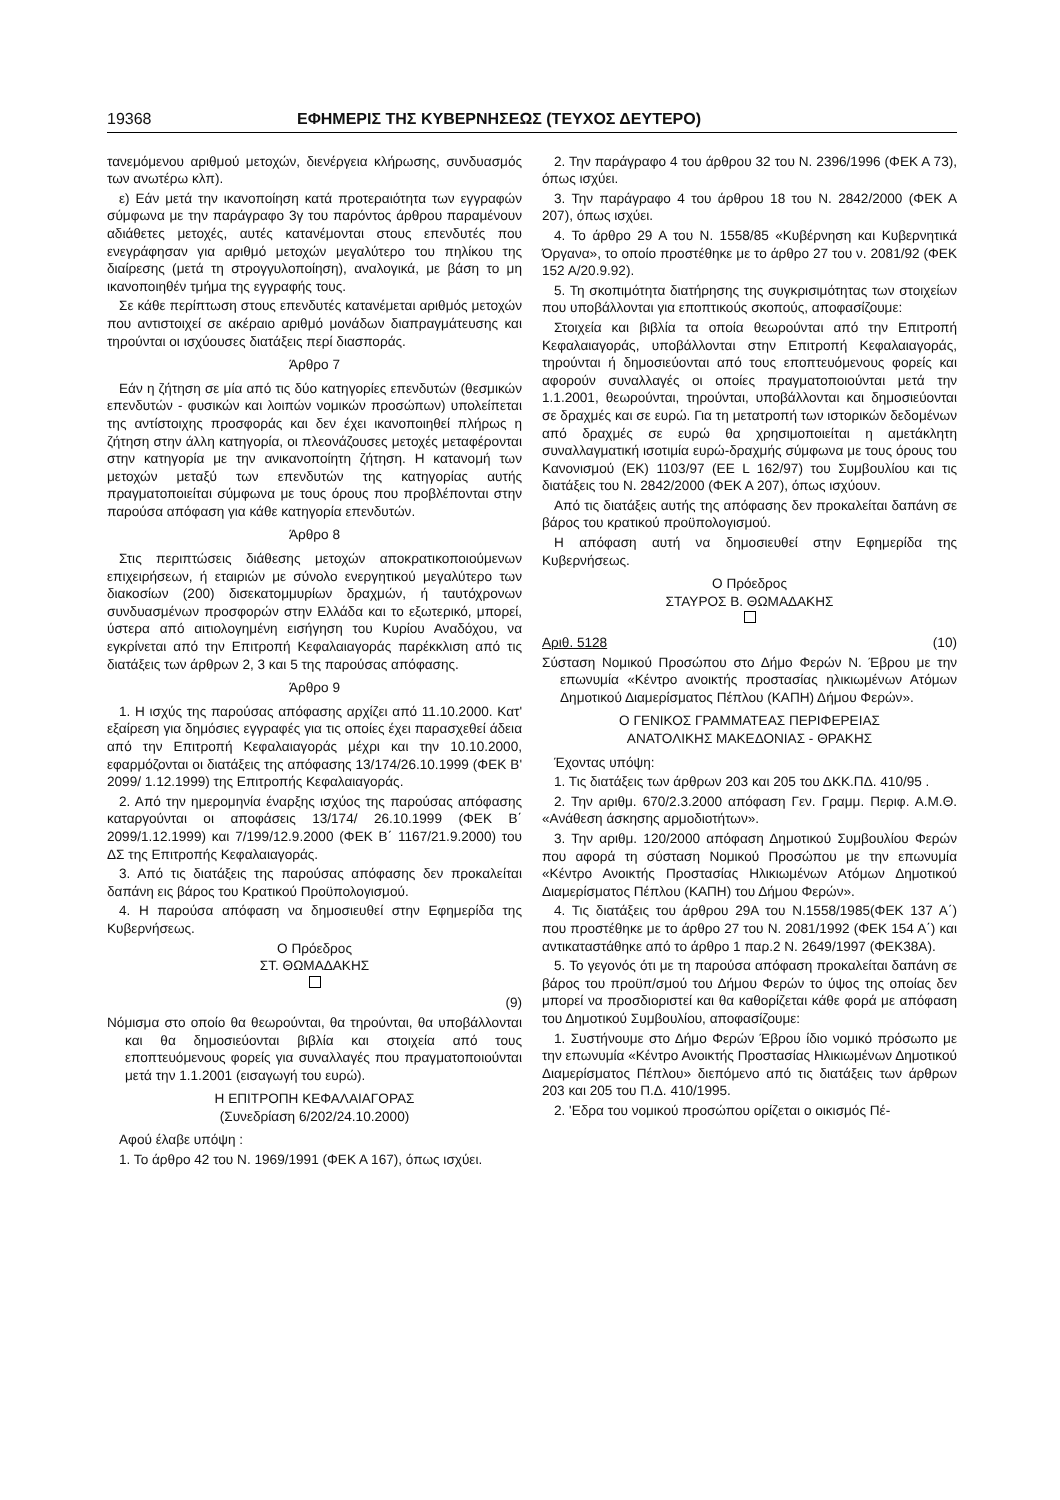19368 ΕΦΗΜΕΡΙΣ ΤΗΣ ΚΥΒΕΡΝΗΣΕΩΣ (ΤΕΥΧΟΣ ΔΕΥΤΕΡΟ)
τανεμόμενου αριθμού μετοχών, διενέργεια κλήρωσης, συνδυασμός των ανωτέρω κλπ).
ε) Εάν μετά την ικανοποίηση κατά προτεραιότητα των εγγραφών σύμφωνα με την παράγραφο 3γ του παρόντος άρθρου παραμένουν αδιάθετες μετοχές, αυτές κατανέμονται στους επενδυτές που ενεγράφησαν για αριθμό μετοχών μεγαλύτερο του πηλίκου της διαίρεσης (μετά τη στρογγυλοποίηση), αναλογικά, με βάση το μη ικανοποιηθέν τμήμα της εγγραφής τους.
Σε κάθε περίπτωση στους επενδυτές κατανέμεται αριθμός μετοχών που αντιστοιχεί σε ακέραιο αριθμό μονάδων διαπραγμάτευσης και τηρούνται οι ισχύουσες διατάξεις περί διασποράς.
Άρθρο 7
Εάν η ζήτηση σε μία από τις δύο κατηγορίες επενδυτών (θεσμικών επενδυτών - φυσικών και λοιπών νομικών προσώπων) υπολείπεται της αντίστοιχης προσφοράς και δεν έχει ικανοποιηθεί πλήρως η ζήτηση στην άλλη κατηγορία, οι πλεονάζουσες μετοχές μεταφέρονται στην κατηγορία με την ανικανοποίητη ζήτηση. Η κατανομή των μετοχών μεταξύ των επενδυτών της κατηγορίας αυτής πραγματοποιείται σύμφωνα με τους όρους που προβλέπονται στην παρούσα απόφαση για κάθε κατηγορία επενδυτών.
Άρθρο 8
Στις περιπτώσεις διάθεσης μετοχών αποκρατικοποιούμενων επιχειρήσεων, ή εταιριών με σύνολο ενεργητικού μεγαλύτερο των διακοσίων (200) δισεκατομμυρίων δραχμών, ή ταυτόχρονων συνδυασμένων προσφορών στην Ελλάδα και το εξωτερικό, μπορεί, ύστερα από αιτιολογημένη εισήγηση του Κυρίου Αναδόχου, να εγκρίνεται από την Επιτροπή Κεφαλαιαγοράς παρέκκλιση από τις διατάξεις των άρθρων 2, 3 και 5 της παρούσας απόφασης.
Άρθρο 9
1. Η ισχύς της παρούσας απόφασης αρχίζει από 11.10.2000. Κατ' εξαίρεση για δημόσιες εγγραφές για τις οποίες έχει παρασχεθεί άδεια από την Επιτροπή Κεφαλαιαγοράς μέχρι και την 10.10.2000, εφαρμόζονται οι διατάξεις της απόφασης 13/174/26.10.1999 (ΦΕΚ Β' 2099/ 1.12.1999) της Επιτροπής Κεφαλαιαγοράς.
2. Από την ημερομηνία έναρξης ισχύος της παρούσας απόφασης καταργούνται οι αποφάσεις 13/174/ 26.10.1999 (ΦΕΚ Β΄ 2099/1.12.1999) και 7/199/12.9.2000 (ΦΕΚ Β΄ 1167/21.9.2000) του ΔΣ της Επιτροπής Κεφαλαιαγοράς.
3. Από τις διατάξεις της παρούσας απόφασης δεν προκαλείται δαπάνη εις βάρος του Κρατικού Προϋπολογισμού.
4. Η παρούσα απόφαση να δημοσιευθεί στην Εφημερίδα της Κυβερνήσεως.
Ο Πρόεδρος
ΣΤ. ΘΩΜΑΔΑΚΗΣ
(9)
Νόμισμα στο οποίο θα θεωρούνται, θα τηρούνται, θα υποβάλλονται και θα δημοσιεύονται βιβλία και στοιχεία από τους εποπτευόμενους φορείς για συναλλαγές που πραγματοποιούνται μετά την 1.1.2001 (εισαγωγή του ευρώ).
Η ΕΠΙΤΡΟΠΗ ΚΕΦΑΛΑΙΑΓΟΡΑΣ
(Συνεδρίαση 6/202/24.10.2000)
Αφού έλαβε υπόψη :
1. Το άρθρο 42 του Ν. 1969/1991 (ΦΕΚ Α 167), όπως ισχύει.
2. Την παράγραφο 4 του άρθρου 32 του Ν. 2396/1996 (ΦΕΚ Α 73), όπως ισχύει.
3. Την παράγραφο 4 του άρθρου 18 του Ν. 2842/2000 (ΦΕΚ Α 207), όπως ισχύει.
4. Το άρθρο 29 Α του Ν. 1558/85 «Κυβέρνηση και Κυβερνητικά Όργανα», το οποίο προστέθηκε με το άρθρο 27 του ν. 2081/92 (ΦΕΚ 152 Α/20.9.92).
5. Τη σκοπιμότητα διατήρησης της συγκρισιμότητας των στοιχείων που υποβάλλονται για εποπτικούς σκοπούς, αποφασίζουμε:
Στοιχεία και βιβλία τα οποία θεωρούνται από την Επιτροπή Κεφαλαιαγοράς, υποβάλλονται στην Επιτροπή Κεφαλαιαγοράς, τηρούνται ή δημοσιεύονται από τους εποπτευόμενους φορείς και αφορούν συναλλαγές οι οποίες πραγματοποιούνται μετά την 1.1.2001, θεωρούνται, τηρούνται, υποβάλλονται και δημοσιεύονται σε δραχμές και σε ευρώ. Για τη μετατροπή των ιστορικών δεδομένων από δραχμές σε ευρώ θα χρησιμοποιείται η αμετάκλητη συναλλαγματική ισοτιμία ευρώ-δραχμής σύμφωνα με τους όρους του Κανονισμού (ΕΚ) 1103/97 (ΕΕ L 162/97) του Συμβουλίου και τις διατάξεις του Ν. 2842/2000 (ΦΕΚ Α 207), όπως ισχύουν.
Από τις διατάξεις αυτής της απόφασης δεν προκαλείται δαπάνη σε βάρος του κρατικού προϋπολογισμού.
Η απόφαση αυτή να δημοσιευθεί στην Εφημερίδα της Κυβερνήσεως.
Ο Πρόεδρος
ΣΤΑΥΡΟΣ Β. ΘΩΜΑΔΑΚΗΣ
Αριθ. 5128 (10)
Σύσταση Νομικού Προσώπου στο Δήμο Φερών Ν. Έβρου με την επωνυμία «Κέντρο ανοικτής προστασίας ηλικιωμένων Ατόμων Δημοτικού Διαμερίσματος Πέπλου (ΚΑΠΗ) Δήμου Φερών».
Ο ΓΕΝΙΚΟΣ ΓΡΑΜΜΑΤΕΑΣ ΠΕΡΙΦΕΡΕΙΑΣ
ΑΝΑΤΟΛΙΚΗΣ ΜΑΚΕΔΟΝΙΑΣ - ΘΡΑΚΗΣ
Έχοντας υπόψη:
1. Τις διατάξεις των άρθρων 203 και 205 του ΔΚΚ.ΠΔ. 410/95 .
2. Την αριθμ. 670/2.3.2000 απόφαση Γεν. Γραμμ. Περιφ. Α.Μ.Θ. «Ανάθεση άσκησης αρμοδιοτήτων».
3. Την αριθμ. 120/2000 απόφαση Δημοτικού Συμβουλίου Φερών που αφορά τη σύσταση Νομικού Προσώπου με την επωνυμία «Κέντρο Ανοικτής Προστασίας Ηλικιωμένων Ατόμων Δημοτικού Διαμερίσματος Πέπλου (ΚΑΠΗ) του Δήμου Φερών».
4. Τις διατάξεις του άρθρου 29Α του Ν.1558/1985(ΦΕΚ 137 Α΄) που προστέθηκε με το άρθρο 27 του Ν. 2081/1992 (ΦΕΚ 154 Α΄) και αντικαταστάθηκε από το άρθρο 1 παρ.2 Ν. 2649/1997 (ΦΕΚ38Α).
5. Το γεγονός ότι με τη παρούσα απόφαση προκαλείται δαπάνη σε βάρος του προϋπ/σμού του Δήμου Φερών το ύψος της οποίας δεν μπορεί να προσδιοριστεί και θα καθορίζεται κάθε φορά με απόφαση του Δημοτικού Συμβουλίου, αποφασίζουμε:
1. Συστήνουμε στο Δήμο Φερών Έβρου ίδιο νομικό πρόσωπο με την επωνυμία «Κέντρο Ανοικτής Προστασίας Ηλικιωμένων Δημοτικού Διαμερίσματος Πέπλου» διεπόμενο από τις διατάξεις των άρθρων 203 και 205 του Π.Δ. 410/1995.
2. 'Εδρα του νομικού προσώπου ορίζεται ο οικισμός Πέ-